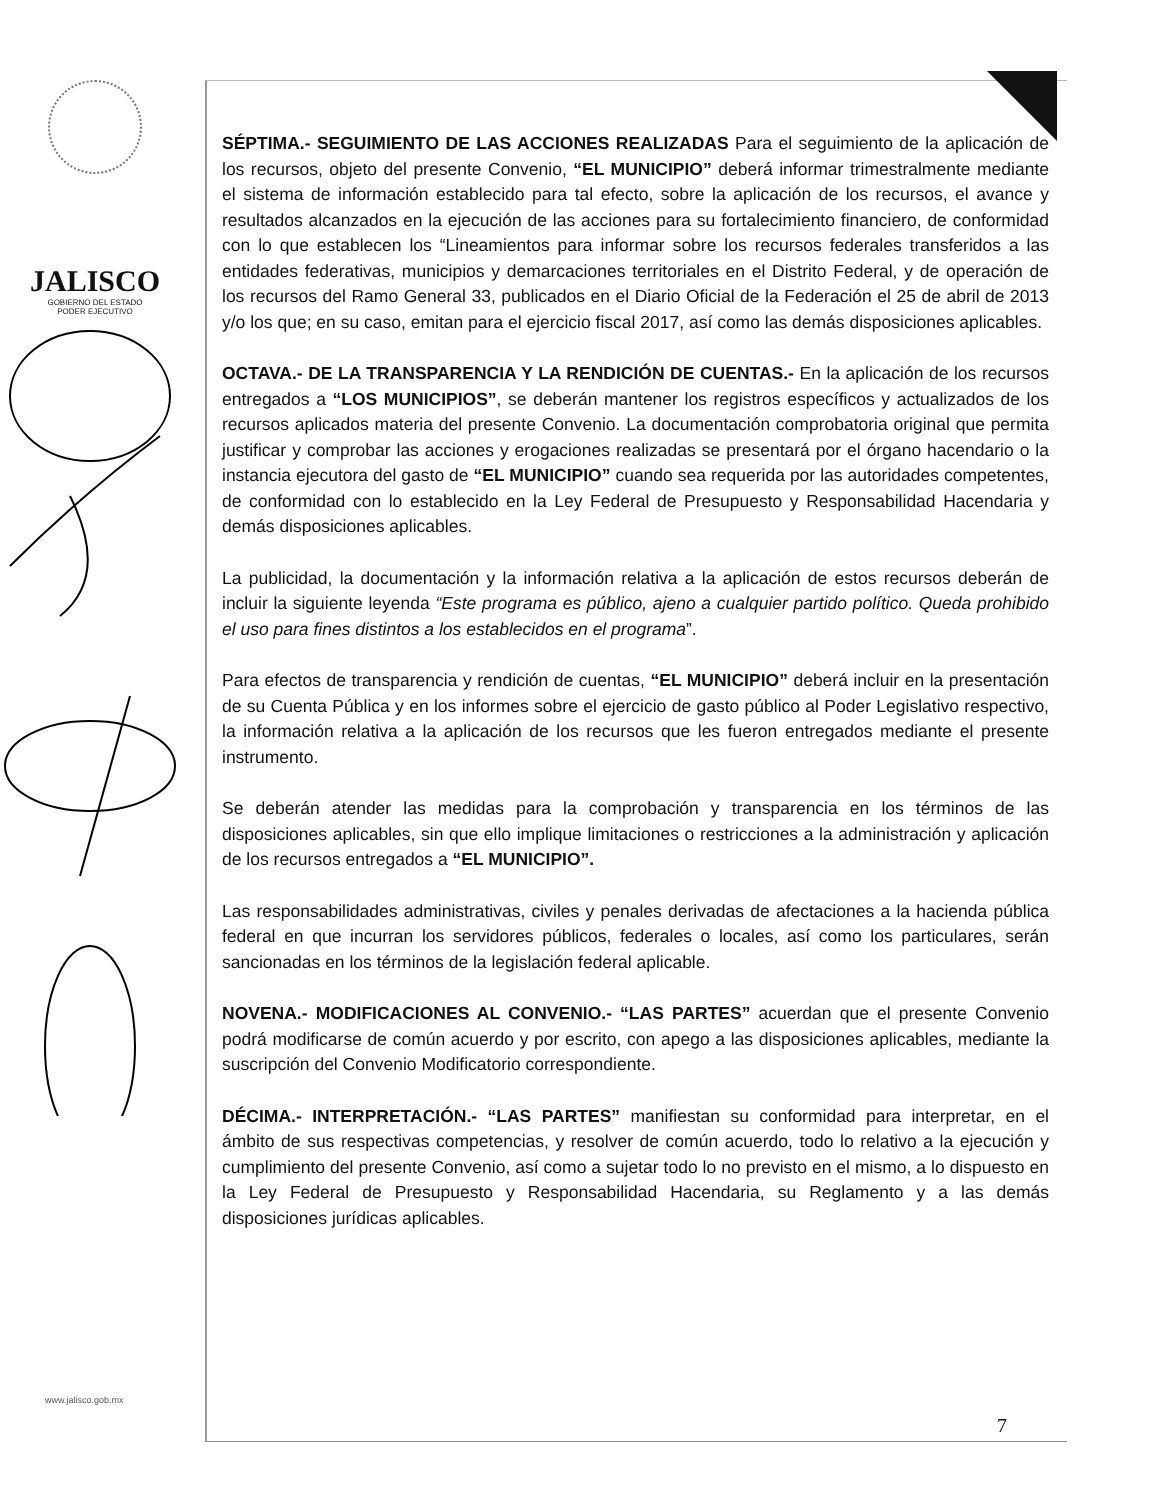JALISCO
GOBIERNO DEL ESTADO
PODER EJECUTIVO
www.jalisco.gob.mx
SÉPTIMA.- SEGUIMIENTO DE LAS ACCIONES REALIZADAS Para el seguimiento de la aplicación de los recursos, objeto del presente Convenio, “EL MUNICIPIO” deberá informar trimestralmente mediante el sistema de información establecido para tal efecto, sobre la aplicación de los recursos, el avance y resultados alcanzados en la ejecución de las acciones para su fortalecimiento financiero, de conformidad con lo que establecen los “Lineamientos para informar sobre los recursos federales transferidos a las entidades federativas, municipios y demarcaciones territoriales en el Distrito Federal, y de operación de los recursos del Ramo General 33, publicados en el Diario Oficial de la Federación el 25 de abril de 2013 y/o los que; en su caso, emitan para el ejercicio fiscal 2017, así como las demás disposiciones aplicables.
OCTAVA.- DE LA TRANSPARENCIA Y LA RENDICIÓN DE CUENTAS.- En la aplicación de los recursos entregados a “LOS MUNICIPIOS”, se deberán mantener los registros específicos y actualizados de los recursos aplicados materia del presente Convenio. La documentación comprobatoria original que permita justificar y comprobar las acciones y erogaciones realizadas se presentará por el órgano hacendario o la instancia ejecutora del gasto de “EL MUNICIPIO” cuando sea requerida por las autoridades competentes, de conformidad con lo establecido en la Ley Federal de Presupuesto y Responsabilidad Hacendaria y demás disposiciones aplicables.
La publicidad, la documentación y la información relativa a la aplicación de estos recursos deberán de incluir la siguiente leyenda “Este programa es público, ajeno a cualquier partido político. Queda prohibido el uso para fines distintos a los establecidos en el programa”.
Para efectos de transparencia y rendición de cuentas, “EL MUNICIPIO” deberá incluir en la presentación de su Cuenta Pública y en los informes sobre el ejercicio de gasto público al Poder Legislativo respectivo, la información relativa a la aplicación de los recursos que les fueron entregados mediante el presente instrumento.
Se deberán atender las medidas para la comprobación y transparencia en los términos de las disposiciones aplicables, sin que ello implique limitaciones o restricciones a la administración y aplicación de los recursos entregados a “EL MUNICIPIO”.
Las responsabilidades administrativas, civiles y penales derivadas de afectaciones a la hacienda pública federal en que incurran los servidores públicos, federales o locales, así como los particulares, serán sancionadas en los términos de la legislación federal aplicable.
NOVENA.- MODIFICACIONES AL CONVENIO.- “LAS PARTES” acuerdan que el presente Convenio podrá modificarse de común acuerdo y por escrito, con apego a las disposiciones aplicables, mediante la suscripción del Convenio Modificatorio correspondiente.
DÉCIMA.- INTERPRETACIÓN.- “LAS PARTES” manifiestan su conformidad para interpretar, en el ámbito de sus respectivas competencias, y resolver de común acuerdo, todo lo relativo a la ejecución y cumplimiento del presente Convenio, así como a sujetar todo lo no previsto en el mismo, a lo dispuesto en la Ley Federal de Presupuesto y Responsabilidad Hacendaria, su Reglamento y a las demás disposiciones jurídicas aplicables.
7